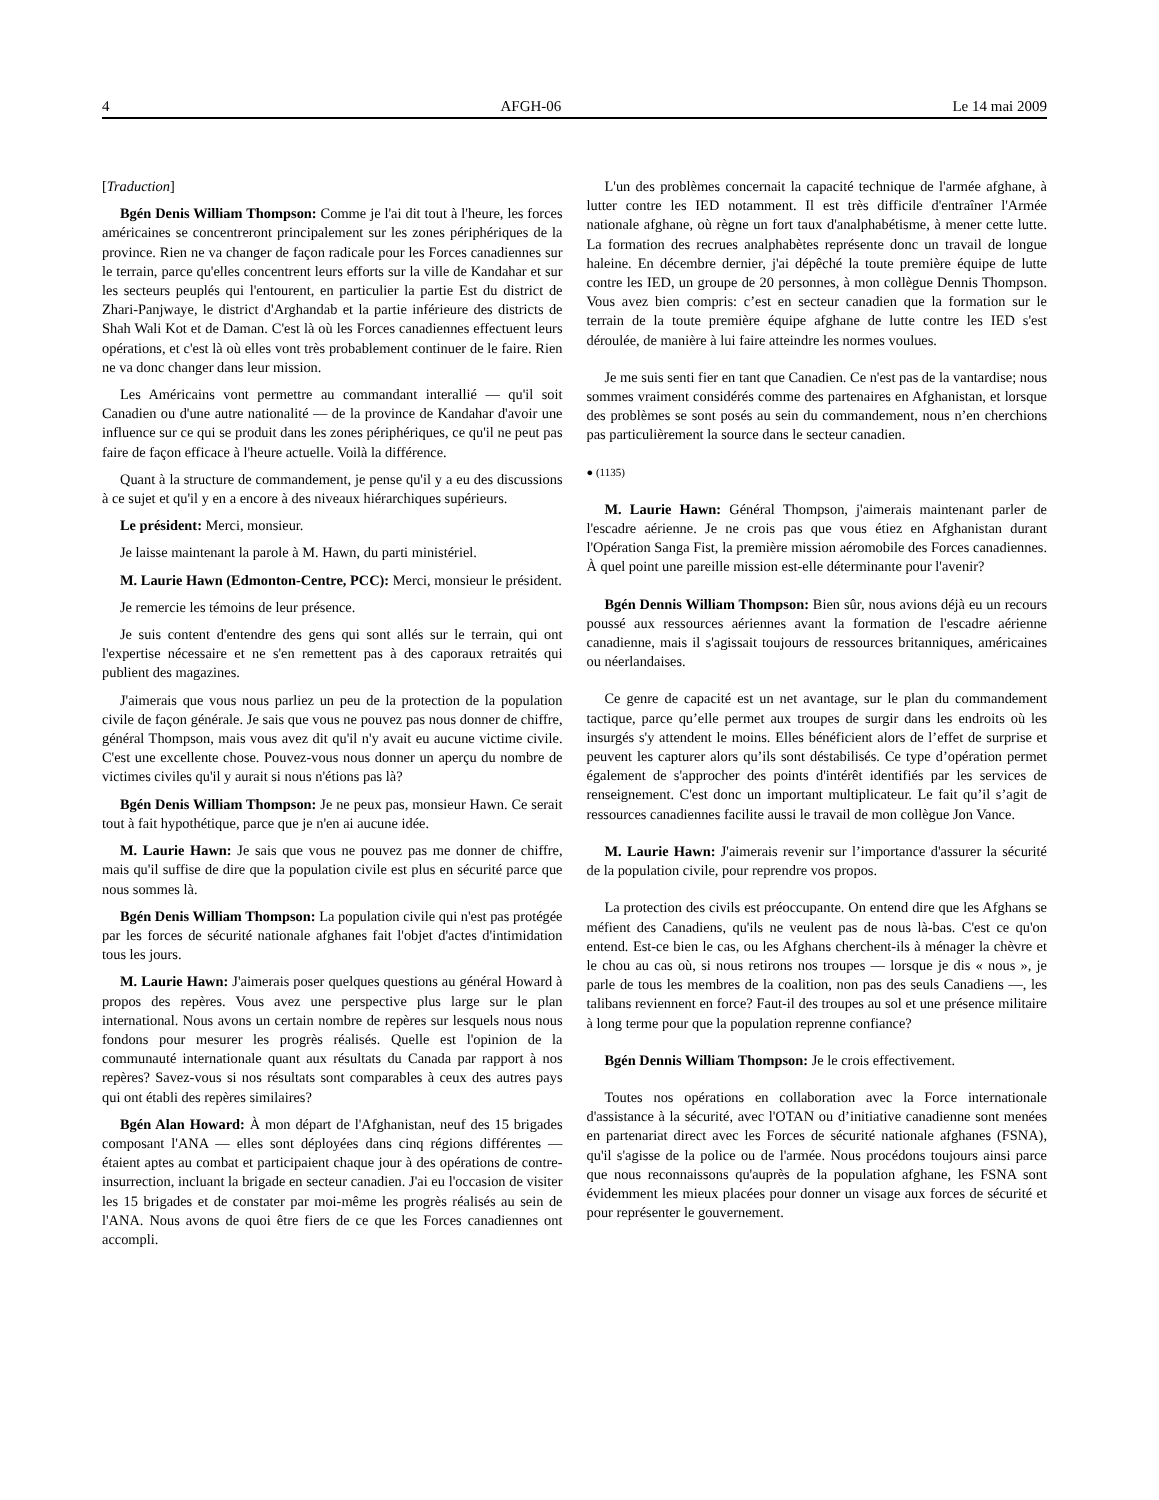4 AFGH-06 Le 14 mai 2009
[Traduction]
Bgén Denis William Thompson: Comme je l'ai dit tout à l'heure, les forces américaines se concentreront principalement sur les zones périphériques de la province. Rien ne va changer de façon radicale pour les Forces canadiennes sur le terrain, parce qu'elles concentrent leurs efforts sur la ville de Kandahar et sur les secteurs peuplés qui l'entourent, en particulier la partie Est du district de Zhari-Panjwaye, le district d'Arghandab et la partie inférieure des districts de Shah Wali Kot et de Daman. C'est là où les Forces canadiennes effectuent leurs opérations, et c'est là où elles vont très probablement continuer de le faire. Rien ne va donc changer dans leur mission.
Les Américains vont permettre au commandant interallié — qu'il soit Canadien ou d'une autre nationalité — de la province de Kandahar d'avoir une influence sur ce qui se produit dans les zones périphériques, ce qu'il ne peut pas faire de façon efficace à l'heure actuelle. Voilà la différence.
Quant à la structure de commandement, je pense qu'il y a eu des discussions à ce sujet et qu'il y en a encore à des niveaux hiérarchiques supérieurs.
Le président: Merci, monsieur.
Je laisse maintenant la parole à M. Hawn, du parti ministériel.
M. Laurie Hawn (Edmonton-Centre, PCC): Merci, monsieur le président.
Je remercie les témoins de leur présence.
Je suis content d'entendre des gens qui sont allés sur le terrain, qui ont l'expertise nécessaire et ne s'en remettent pas à des caporaux retraités qui publient des magazines.
J'aimerais que vous nous parliez un peu de la protection de la population civile de façon générale. Je sais que vous ne pouvez pas nous donner de chiffre, général Thompson, mais vous avez dit qu'il n'y avait eu aucune victime civile. C'est une excellente chose. Pouvez-vous nous donner un aperçu du nombre de victimes civiles qu'il y aurait si nous n'étions pas là?
Bgén Denis William Thompson: Je ne peux pas, monsieur Hawn. Ce serait tout à fait hypothétique, parce que je n'en ai aucune idée.
M. Laurie Hawn: Je sais que vous ne pouvez pas me donner de chiffre, mais qu'il suffise de dire que la population civile est plus en sécurité parce que nous sommes là.
Bgén Denis William Thompson: La population civile qui n'est pas protégée par les forces de sécurité nationale afghanes fait l'objet d'actes d'intimidation tous les jours.
M. Laurie Hawn: J'aimerais poser quelques questions au général Howard à propos des repères. Vous avez une perspective plus large sur le plan international. Nous avons un certain nombre de repères sur lesquels nous nous fondons pour mesurer les progrès réalisés. Quelle est l'opinion de la communauté internationale quant aux résultats du Canada par rapport à nos repères? Savez-vous si nos résultats sont comparables à ceux des autres pays qui ont établi des repères similaires?
Bgén Alan Howard: À mon départ de l'Afghanistan, neuf des 15 brigades composant l'ANA — elles sont déployées dans cinq régions différentes — étaient aptes au combat et participaient chaque jour à des opérations de contre-insurrection, incluant la brigade en secteur canadien. J'ai eu l'occasion de visiter les 15 brigades et de constater par moi-même les progrès réalisés au sein de l'ANA. Nous avons de quoi être fiers de ce que les Forces canadiennes ont accompli.
L'un des problèmes concernait la capacité technique de l'armée afghane, à lutter contre les IED notamment. Il est très difficile d'entraîner l'Armée nationale afghane, où règne un fort taux d'analphabétisme, à mener cette lutte. La formation des recrues analphabètes représente donc un travail de longue haleine. En décembre dernier, j'ai dépêché la toute première équipe de lutte contre les IED, un groupe de 20 personnes, à mon collègue Dennis Thompson. Vous avez bien compris: c’est en secteur canadien que la formation sur le terrain de la toute première équipe afghane de lutte contre les IED s'est déroulée, de manière à lui faire atteindre les normes voulues.
Je me suis senti fier en tant que Canadien. Ce n'est pas de la vantardise; nous sommes vraiment considérés comme des partenaires en Afghanistan, et lorsque des problèmes se sont posés au sein du commandement, nous n’en cherchions pas particulièrement la source dans le secteur canadien.
● (1135)
M. Laurie Hawn: Général Thompson, j'aimerais maintenant parler de l'escadre aérienne. Je ne crois pas que vous étiez en Afghanistan durant l'Opération Sanga Fist, la première mission aéromobile des Forces canadiennes. À quel point une pareille mission est-elle déterminante pour l'avenir?
Bgén Dennis William Thompson: Bien sûr, nous avions déjà eu un recours poussé aux ressources aériennes avant la formation de l'escadre aérienne canadienne, mais il s'agissait toujours de ressources britanniques, américaines ou néerlandaises.
Ce genre de capacité est un net avantage, sur le plan du commandement tactique, parce qu’elle permet aux troupes de surgir dans les endroits où les insurgés s'y attendent le moins. Elles bénéficient alors de l’effet de surprise et peuvent les capturer alors qu’ils sont déstabilisés. Ce type d’opération permet également de s'approcher des points d'intérêt identifiés par les services de renseignement. C'est donc un important multiplicateur. Le fait qu’il s’agit de ressources canadiennes facilite aussi le travail de mon collègue Jon Vance.
M. Laurie Hawn: J'aimerais revenir sur l’importance d'assurer la sécurité de la population civile, pour reprendre vos propos.
La protection des civils est préoccupante. On entend dire que les Afghans se méfient des Canadiens, qu'ils ne veulent pas de nous là-bas. C'est ce qu'on entend. Est-ce bien le cas, ou les Afghans cherchent-ils à ménager la chèvre et le chou au cas où, si nous retirons nos troupes — lorsque je dis « nous », je parle de tous les membres de la coalition, non pas des seuls Canadiens —, les talibans reviennent en force? Faut-il des troupes au sol et une présence militaire à long terme pour que la population reprenne confiance?
Bgén Dennis William Thompson: Je le crois effectivement.
Toutes nos opérations en collaboration avec la Force internationale d'assistance à la sécurité, avec l'OTAN ou d’initiative canadienne sont menées en partenariat direct avec les Forces de sécurité nationale afghanes (FSNA), qu'il s'agisse de la police ou de l'armée. Nous procédons toujours ainsi parce que nous reconnaissons qu'auprès de la population afghane, les FSNA sont évidemment les mieux placées pour donner un visage aux forces de sécurité et pour représenter le gouvernement.